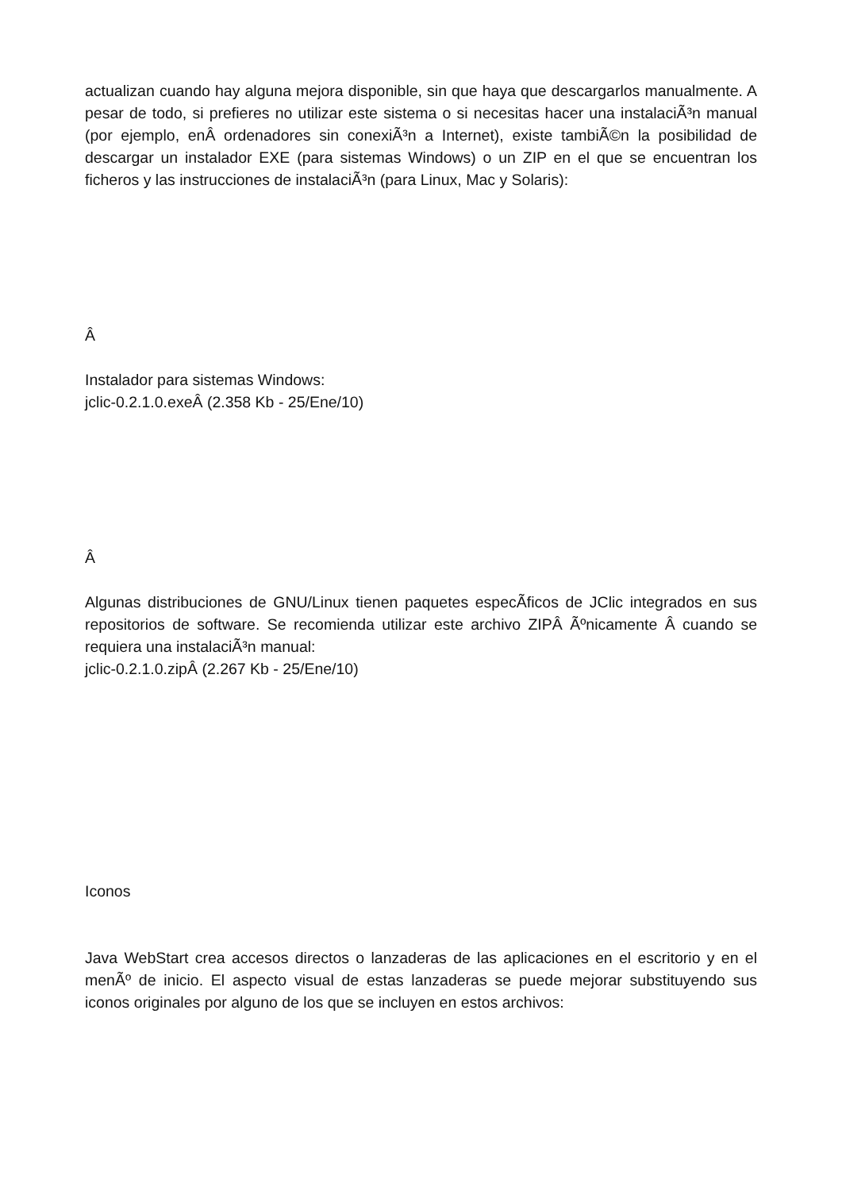actualizan cuando hay alguna mejora disponible, sin que haya que descargarlos manualmente. A pesar de todo, si prefieres no utilizar este sistema o si necesitas hacer una instalaciÃ³n manual (por ejemplo, enÂ ordenadores sin conexiÃ³n a Internet), existe tambiÃ©n la posibilidad de descargar un instalador EXE (para sistemas Windows) o un ZIP en el que se encuentran los ficheros y las instrucciones de instalaciÃ³n (para Linux, Mac y Solaris):
Â
Instalador para sistemas Windows:
jclic-0.2.1.0.exeÂ (2.358 Kb - 25/Ene/10)
Â
Algunas distribuciones de GNU/Linux tienen paquetes especÃ­ficos de JClic integrados en sus repositorios de software. Se recomienda utilizar este archivo ZIPÂ Ãºnicamente Â cuando se requiera una instalaciÃ³n manual:
jclic-0.2.1.0.zipÂ (2.267 Kb - 25/Ene/10)
Iconos
Java WebStart crea accesos directos o lanzaderas de las aplicaciones en el escritorio y en el menÃº de inicio. El aspecto visual de estas lanzaderas se puede mejorar substituyendo sus iconos originales por alguno de los que se incluyen en estos archivos: